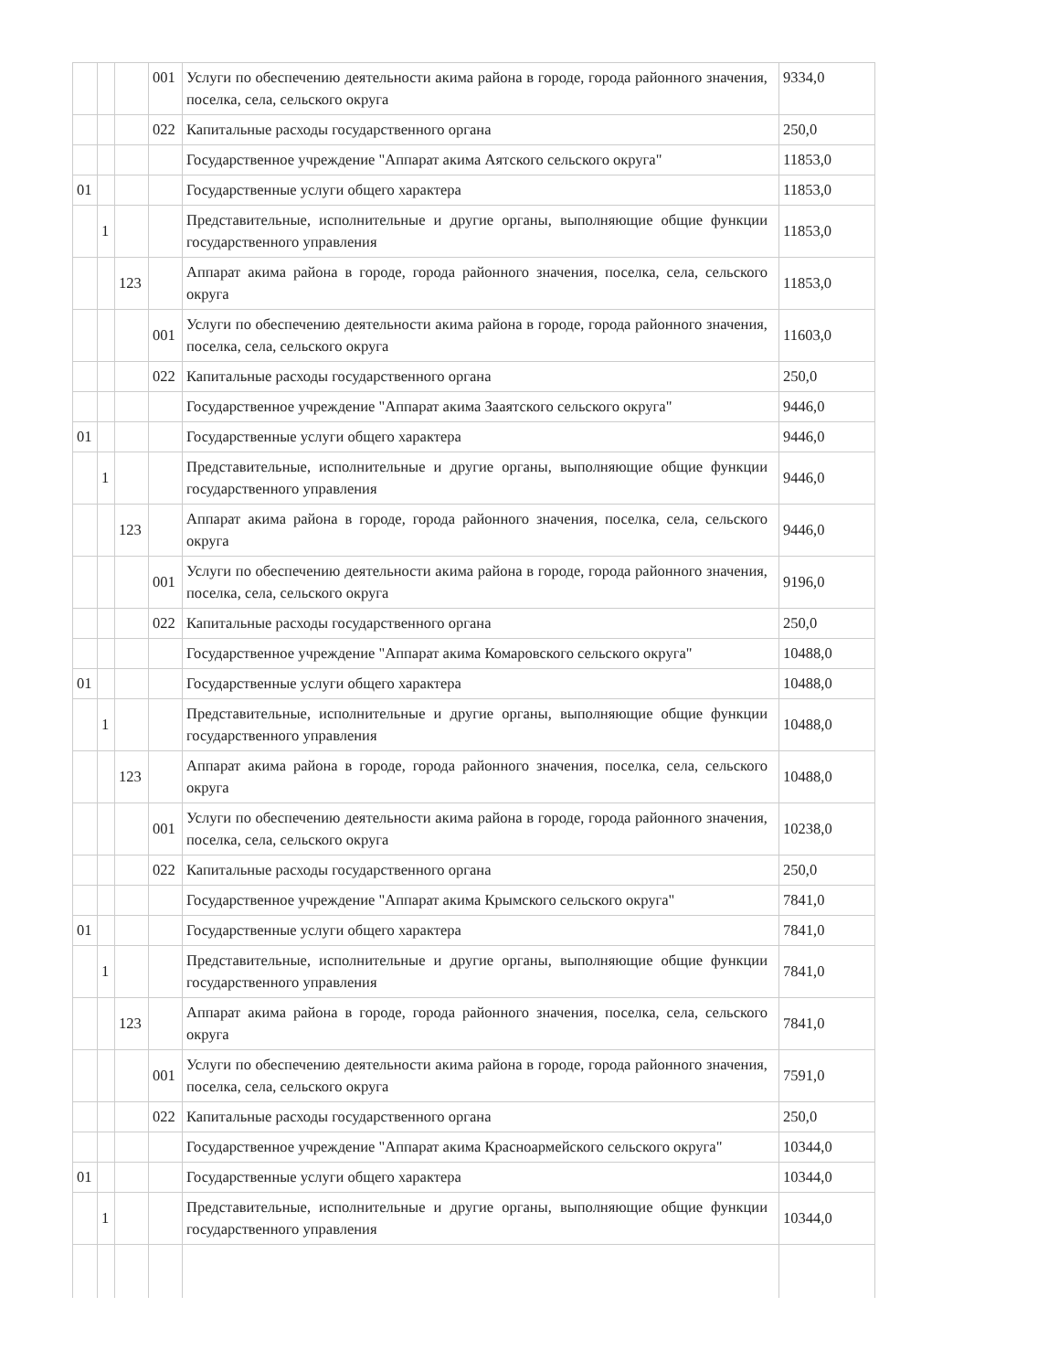| | | | 001 | Услуги по обеспечению деятельности акима района в городе, города районного значения, поселка, села, сельского округа | 9334,0 |
| | | | 022 | Капитальные расходы государственного органа | 250,0 |
| | | | | Государственное учреждение "Аппарат акима Аятского сельского округа" | 11853,0 |
| 01 | | | | Государственные услуги общего характера | 11853,0 |
| | 1 | | | Представительные, исполнительные и другие органы, выполняющие общие функции государственного управления | 11853,0 |
| | | 123 | | Аппарат акима района в городе, города районного значения, поселка, села, сельского округа | 11853,0 |
| | | | 001 | Услуги по обеспечению деятельности акима района в городе, города районного значения, поселка, села, сельского округа | 11603,0 |
| | | | 022 | Капитальные расходы государственного органа | 250,0 |
| | | | | Государственное учреждение "Аппарат акима Зааятского сельского округа" | 9446,0 |
| 01 | | | | Государственные услуги общего характера | 9446,0 |
| | 1 | | | Представительные, исполнительные и другие органы, выполняющие общие функции государственного управления | 9446,0 |
| | | 123 | | Аппарат акима района в городе, города районного значения, поселка, села, сельского округа | 9446,0 |
| | | | 001 | Услуги по обеспечению деятельности акима района в городе, города районного значения, поселка, села, сельского округа | 9196,0 |
| | | | 022 | Капитальные расходы государственного органа | 250,0 |
| | | | | Государственное учреждение "Аппарат акима Комаровского сельского округа" | 10488,0 |
| 01 | | | | Государственные услуги общего характера | 10488,0 |
| | 1 | | | Представительные, исполнительные и другие органы, выполняющие общие функции государственного управления | 10488,0 |
| | | 123 | | Аппарат акима района в городе, города районного значения, поселка, села, сельского округа | 10488,0 |
| | | | 001 | Услуги по обеспечению деятельности акима района в городе, города районного значения, поселка, села, сельского округа | 10238,0 |
| | | | 022 | Капитальные расходы государственного органа | 250,0 |
| | | | | Государственное учреждение "Аппарат акима Крымского сельского округа" | 7841,0 |
| 01 | | | | Государственные услуги общего характера | 7841,0 |
| | 1 | | | Представительные, исполнительные и другие органы, выполняющие общие функции государственного управления | 7841,0 |
| | | 123 | | Аппарат акима района в городе, города районного значения, поселка, села, сельского округа | 7841,0 |
| | | | 001 | Услуги по обеспечению деятельности акима района в городе, города районного значения, поселка, села, сельского округа | 7591,0 |
| | | | 022 | Капитальные расходы государственного органа | 250,0 |
| | | | | Государственное учреждение "Аппарат акима Красноармейского сельского округа" | 10344,0 |
| 01 | | | | Государственные услуги общего характера | 10344,0 |
| | 1 | | | Представительные, исполнительные и другие органы, выполняющие общие функции государственного управления | 10344,0 |